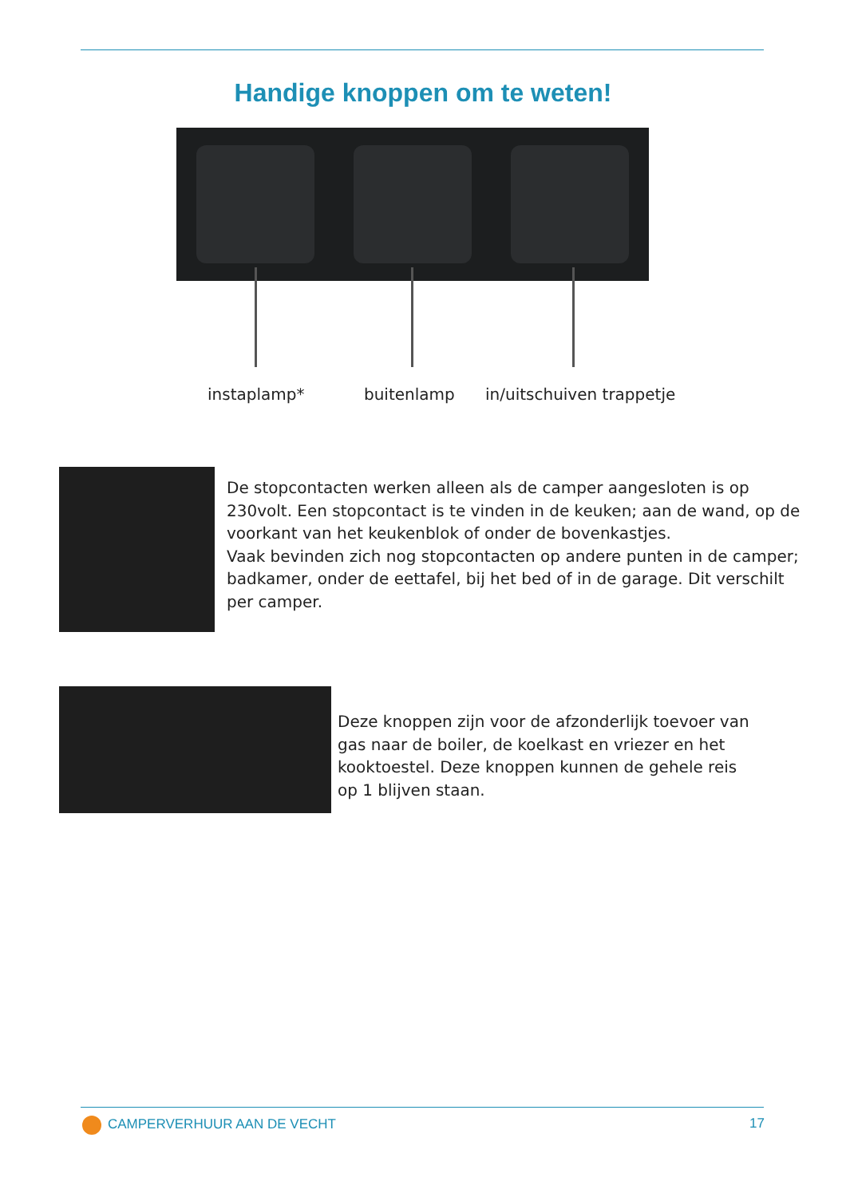Handige knoppen om te weten!
instaplamp* buitenlamp in/uitschuiven trappetje
De stopcontacten werken alleen als de camper aangesloten is op 230volt. Een stopcontact is te vinden in de keuken; aan de wand, op de voorkant van het keukenblok of onder de bovenkastjes.
Vaak bevinden zich nog stopcontacten op andere punten in de camper; badkamer, onder de eettafel, bij het bed of in de garage. Dit verschilt per camper.
Deze knoppen zijn voor de afzonderlijk toevoer van gas naar de boiler, de koelkast en vriezer en het kooktoestel. Deze knoppen kunnen de gehele reis op 1 blijven staan.
CAMPERVERHUUR AAN DE VECHT 17